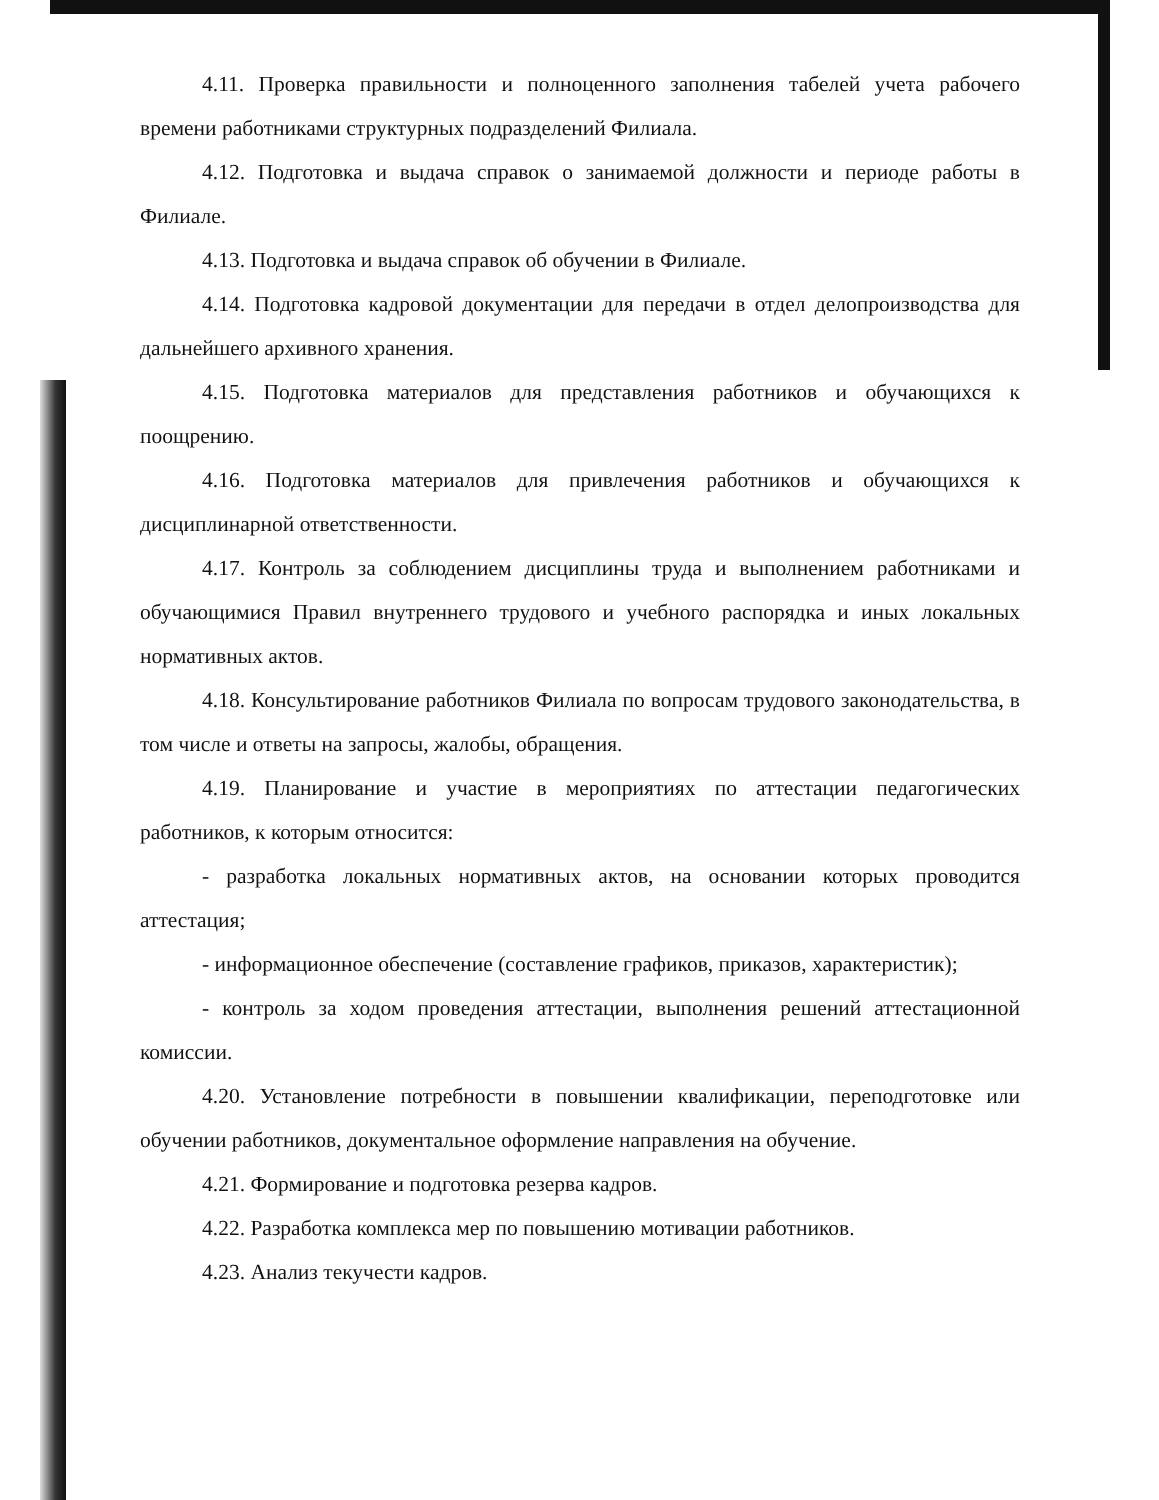4.11. Проверка правильности и полноценного заполнения табелей учета рабочего времени работниками структурных подразделений Филиала.
4.12. Подготовка и выдача справок о занимаемой должности и периоде работы в Филиале.
4.13. Подготовка и выдача справок об обучении в Филиале.
4.14. Подготовка кадровой документации для передачи в отдел делопроизводства для дальнейшего архивного хранения.
4.15. Подготовка материалов для представления работников и обучающихся к поощрению.
4.16. Подготовка материалов для привлечения работников и обучающихся к дисциплинарной ответственности.
4.17. Контроль за соблюдением дисциплины труда и выполнением работниками и обучающимися Правил внутреннего трудового и учебного распорядка и иных локальных нормативных актов.
4.18. Консультирование работников Филиала по вопросам трудового законодательства, в том числе и ответы на запросы, жалобы, обращения.
4.19. Планирование и участие в мероприятиях по аттестации педагогических работников, к которым относится:
- разработка локальных нормативных актов, на основании которых проводится аттестация;
- информационное обеспечение (составление графиков, приказов, характеристик);
- контроль за ходом проведения аттестации, выполнения решений аттестационной комиссии.
4.20. Установление потребности в повышении квалификации, переподготовке или обучении работников, документальное оформление направления на обучение.
4.21. Формирование и подготовка резерва кадров.
4.22. Разработка комплекса мер по повышению мотивации работников.
4.23. Анализ текучести кадров.